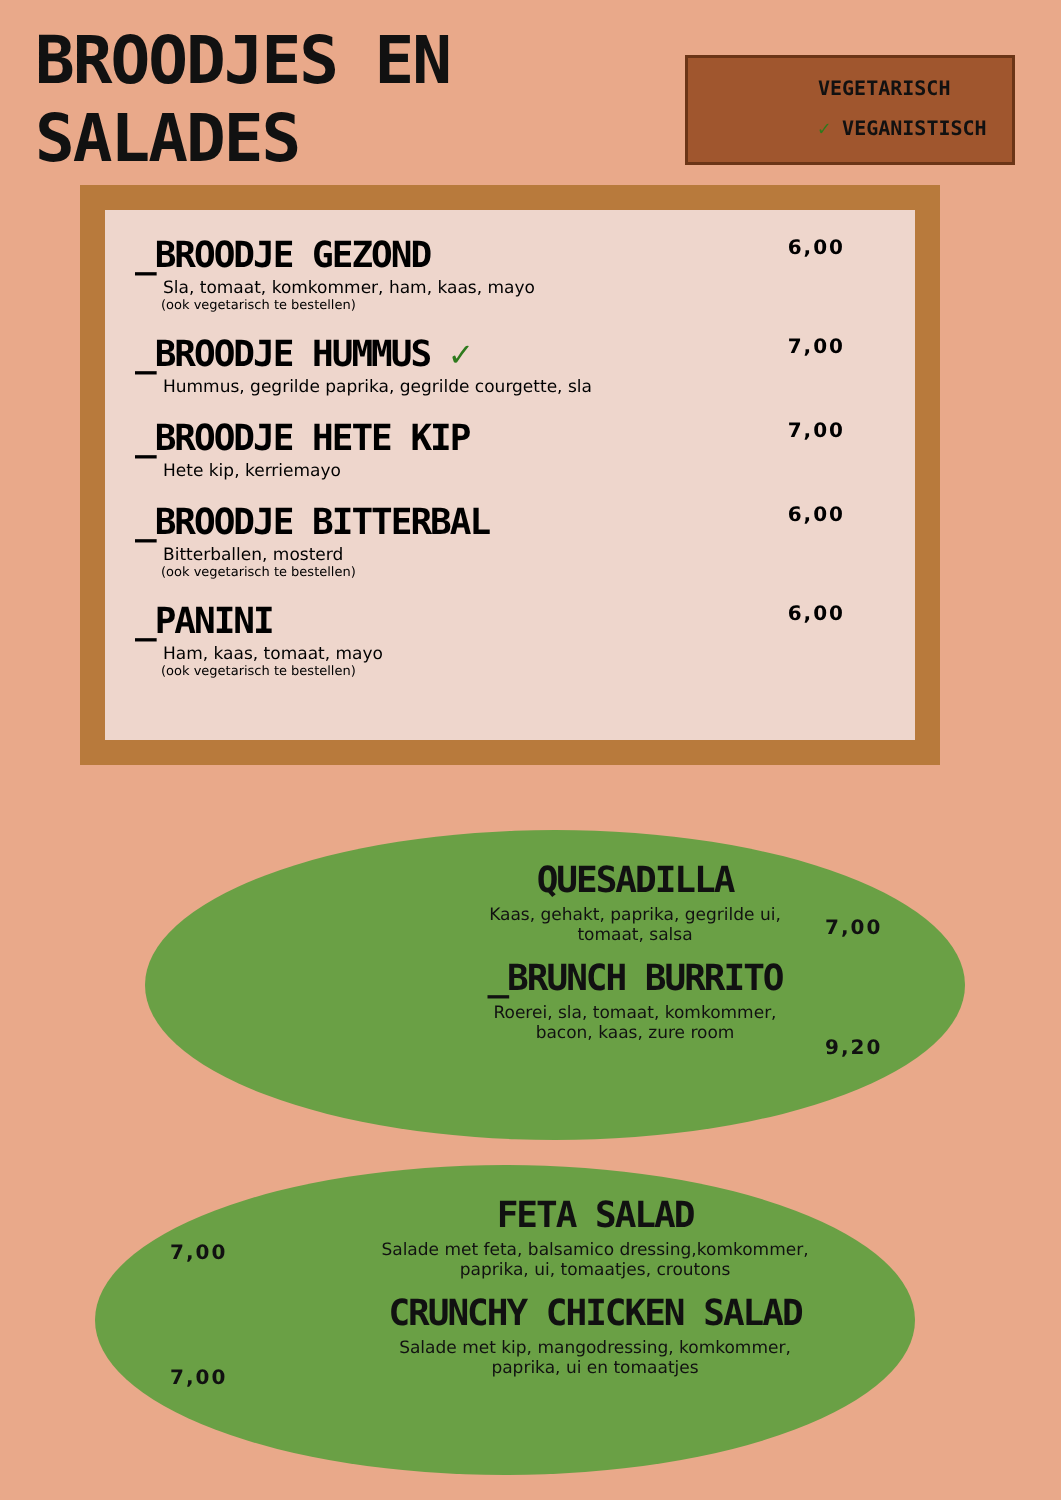BROODJES EN SALADES
VEGETARISCH
✓ VEGANISTISCH
_BROODJE GEZOND
Sla, tomaat, komkommer, ham, kaas, mayo
(ook vegetarisch te bestellen)
6,00
_BROODJE HUMMUS ✓
Hummus, gegrilde paprika, gegrilde courgette, sla
7,00
_BROODJE HETE KIP
Hete kip, kerriemayo
7,00
_BROODJE BITTERBAL
Bitterballen, mosterd
(ook vegetarisch te bestellen)
6,00
_PANINI
Ham, kaas, tomaat, mayo
(ook vegetarisch te bestellen)
6,00
QUESADILLA
Kaas, gehakt, paprika, gegrilde ui, tomaat, salsa
_BRUNCH BURRITO
Roerei, sla, tomaat, komkommer, bacon, kaas, zure room
7,00
9,20
FETA SALAD
Salade met feta, balsamico dressing,komkommer, paprika, ui, tomaatjes, croutons
CRUNCHY CHICKEN SALAD
Salade met kip, mangodressing, komkommer, paprika, ui en tomaatjes
7,00
7,00